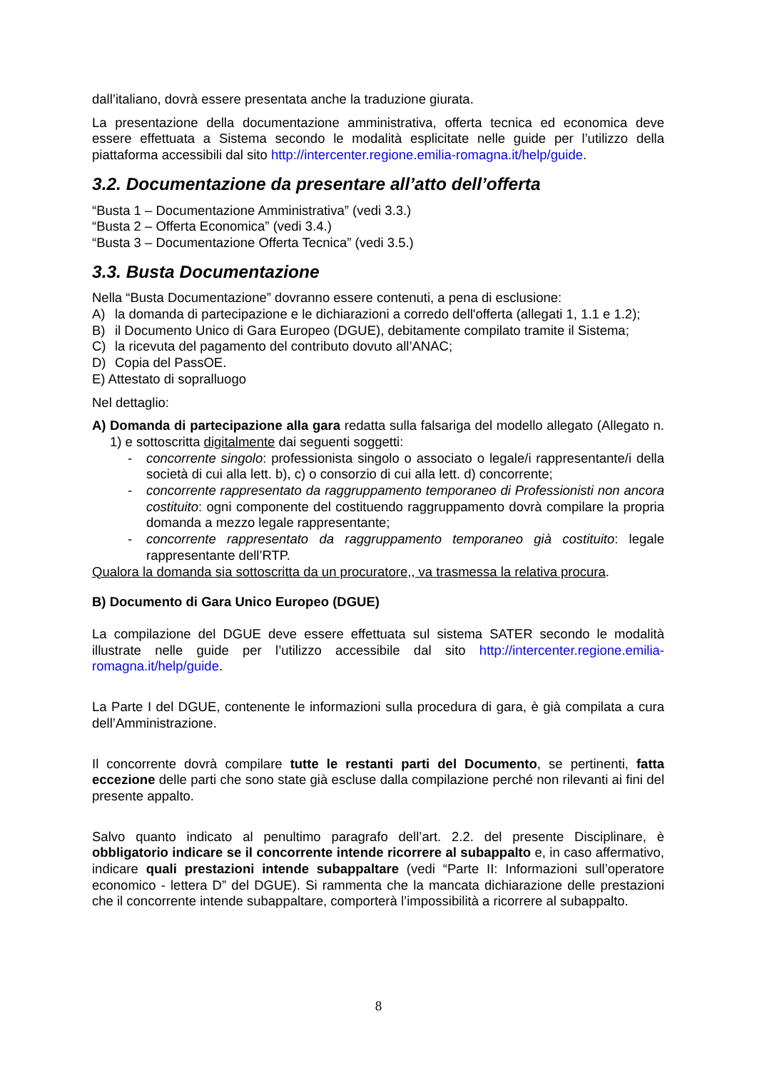dall’italiano, dovrà essere presentata anche la traduzione giurata.
La presentazione della documentazione amministrativa, offerta tecnica ed economica deve essere effettuata a Sistema secondo le modalità esplicitate nelle guide per l’utilizzo della piattaforma accessibili dal sito http://intercenter.regione.emilia-romagna.it/help/guide.
3.2. Documentazione da presentare all’atto dell’offerta
“Busta 1 – Documentazione Amministrativa” (vedi 3.3.)
“Busta 2 – Offerta Economica” (vedi 3.4.)
“Busta 3 – Documentazione Offerta Tecnica” (vedi 3.5.)
3.3. Busta Documentazione
Nella “Busta Documentazione” dovranno essere contenuti, a pena di esclusione:
A) la domanda di partecipazione e le dichiarazioni a corredo dell'offerta (allegati 1, 1.1 e 1.2);
B) il Documento Unico di Gara Europeo (DGUE), debitamente compilato tramite il Sistema;
C) la ricevuta del pagamento del contributo dovuto all’ANAC;
D) Copia del PassOE.
E) Attestato di sopralluogo
Nel dettaglio:
A) Domanda di partecipazione alla gara redatta sulla falsariga del modello allegato (Allegato n. 1) e sottoscritta digitalmente dai seguenti soggetti:
- concorrente singolo: professionista singolo o associato o legale/i rappresentante/i della società di cui alla lett. b), c) o consorzio di cui alla lett. d) concorrente;
- concorrente rappresentato da raggruppamento temporaneo di Professionisti non ancora costituito: ogni componente del costituendo raggruppamento dovrà compilare la propria domanda a mezzo legale rappresentante;
- concorrente rappresentato da raggruppamento temporaneo già costituito: legale rappresentante dell’RTP.
Qualora la domanda sia sottoscritta da un procuratore,, va trasmessa la relativa procura.
B) Documento di Gara Unico Europeo (DGUE)
La compilazione del DGUE deve essere effettuata sul sistema SATER secondo le modalità illustrate nelle guide per l’utilizzo accessibile dal sito http://intercenter.regione.emilia-romagna.it/help/guide.
La Parte I del DGUE, contenente le informazioni sulla procedura di gara, è già compilata a cura dell’Amministrazione.
Il concorrente dovrà compilare tutte le restanti parti del Documento, se pertinenti, fatta eccezione delle parti che sono state già escluse dalla compilazione perché non rilevanti ai fini del presente appalto.
Salvo quanto indicato al penultimo paragrafo dell’art. 2.2. del presente Disciplinare, è obbligatorio indicare se il concorrente intende ricorrere al subappalto e, in caso affermativo, indicare quali prestazioni intende subappaltare (vedi “Parte II: Informazioni sull’operatore economico - lettera D” del DGUE). Si rammenta che la mancata dichiarazione delle prestazioni che il concorrente intende subappaltare, comporterà l’impossibilità a ricorrere al subappalto.
8